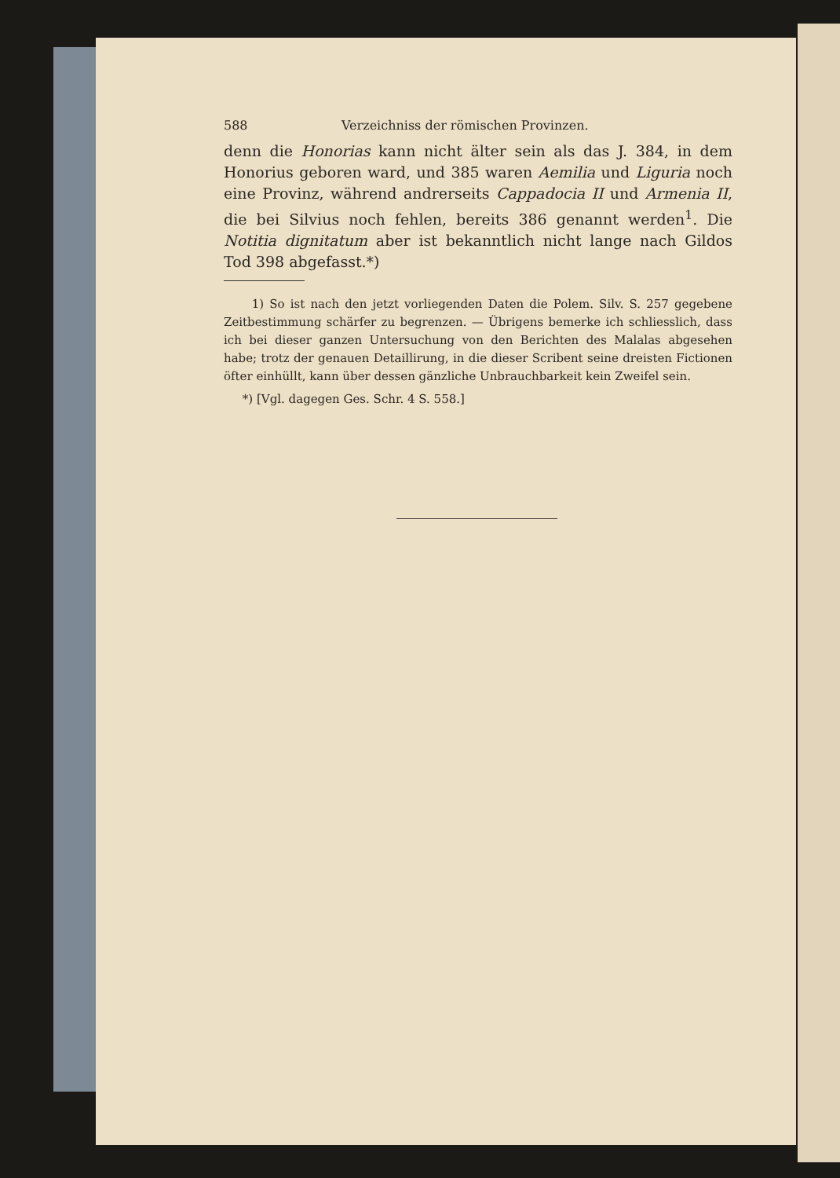588 Verzeichniss der römischen Provinzen.
denn die Honorias kann nicht älter sein als das J. 384, in dem Honorius geboren ward, und 385 waren Aemilia und Liguria noch eine Provinz, während andrerseits Cappadocia II und Armenia II, die bei Silvius noch fehlen, bereits 386 genannt werden<sup>1</sup>. Die Notitia dignitatum aber ist bekanntlich nicht lange nach Gildos Tod 398 abgefasst.*)
1) So ist nach den jetzt vorliegenden Daten die Polem. Silv. S. 257 gegebene Zeitbestimmung schärfer zu begrenzen. — Übrigens bemerke ich schliesslich, dass ich bei dieser ganzen Untersuchung von den Berichten des Malalas abgesehen habe; trotz der genauen Detaillirung, in die dieser Scribent seine dreisten Fictionen öfter einhüllt, kann über dessen gänzliche Unbrauchbarkeit kein Zweifel sein.
*) [Vgl. dagegen Ges. Schr. 4 S. 558.]